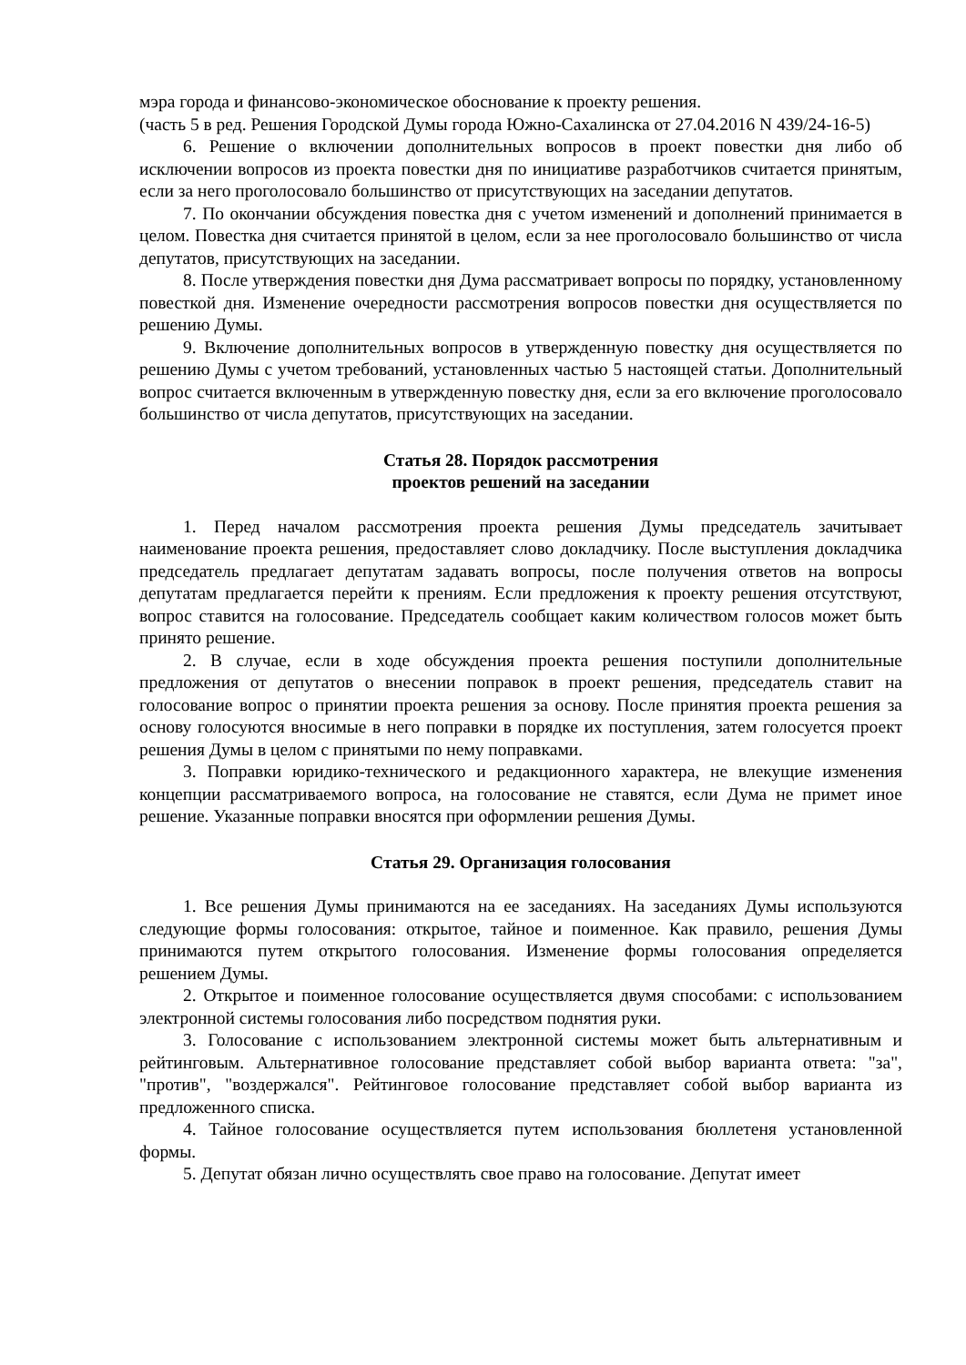мэра города и финансово-экономическое обоснование к проекту решения.
(часть 5 в ред. Решения Городской Думы города Южно-Сахалинска от 27.04.2016 N 439/24-16-5)
6. Решение о включении дополнительных вопросов в проект повестки дня либо об исключении вопросов из проекта повестки дня по инициативе разработчиков считается принятым, если за него проголосовало большинство от присутствующих на заседании депутатов.
7. По окончании обсуждения повестка дня с учетом изменений и дополнений принимается в целом. Повестка дня считается принятой в целом, если за нее проголосовало большинство от числа депутатов, присутствующих на заседании.
8. После утверждения повестки дня Дума рассматривает вопросы по порядку, установленному повесткой дня. Изменение очередности рассмотрения вопросов повестки дня осуществляется по решению Думы.
9. Включение дополнительных вопросов в утвержденную повестку дня осуществляется по решению Думы с учетом требований, установленных частью 5 настоящей статьи. Дополнительный вопрос считается включенным в утвержденную повестку дня, если за его включение проголосовало большинство от числа депутатов, присутствующих на заседании.
Статья 28. Порядок рассмотрения
проектов решений на заседании
1. Перед началом рассмотрения проекта решения Думы председатель зачитывает наименование проекта решения, предоставляет слово докладчику. После выступления докладчика председатель предлагает депутатам задавать вопросы, после получения ответов на вопросы депутатам предлагается перейти к прениям. Если предложения к проекту решения отсутствуют, вопрос ставится на голосование. Председатель сообщает каким количеством голосов может быть принято решение.
2. В случае, если в ходе обсуждения проекта решения поступили дополнительные предложения от депутатов о внесении поправок в проект решения, председатель ставит на голосование вопрос о принятии проекта решения за основу. После принятия проекта решения за основу голосуются вносимые в него поправки в порядке их поступления, затем голосуется проект решения Думы в целом с принятыми по нему поправками.
3. Поправки юридико-технического и редакционного характера, не влекущие изменения концепции рассматриваемого вопроса, на голосование не ставятся, если Дума не примет иное решение. Указанные поправки вносятся при оформлении решения Думы.
Статья 29. Организация голосования
1. Все решения Думы принимаются на ее заседаниях. На заседаниях Думы используются следующие формы голосования: открытое, тайное и поименное. Как правило, решения Думы принимаются путем открытого голосования. Изменение формы голосования определяется решением Думы.
2. Открытое и поименное голосование осуществляется двумя способами: с использованием электронной системы голосования либо посредством поднятия руки.
3. Голосование с использованием электронной системы может быть альтернативным и рейтинговым. Альтернативное голосование представляет собой выбор варианта ответа: "за", "против", "воздержался". Рейтинговое голосование представляет собой выбор варианта из предложенного списка.
4. Тайное голосование осуществляется путем использования бюллетеня установленной формы.
5. Депутат обязан лично осуществлять свое право на голосование. Депутат имеет